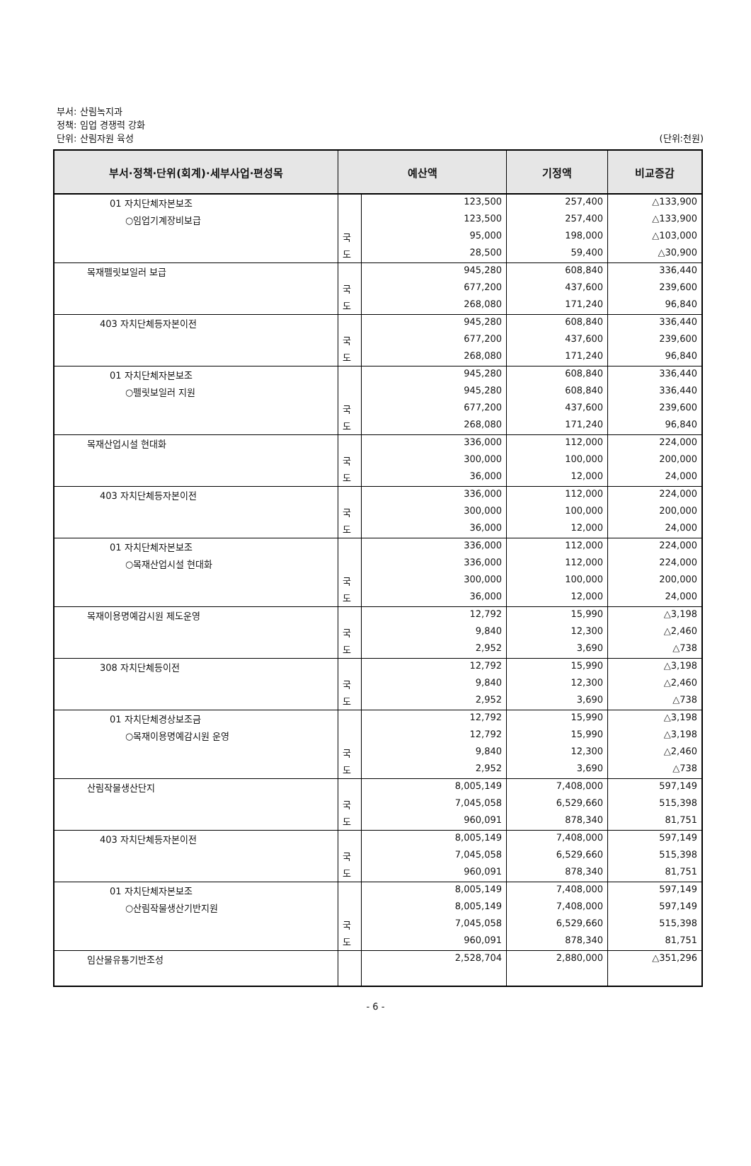부서: 산림녹지과
정책: 임업 경쟁력 강화
단위: 산림자원 육성
(단위:천원)
| 부서·정책·단위(회계)·세부사업·편성목 | 예산액 | | 기정액 | 비교증감 |
| --- | --- | --- | --- | --- |
| 01 자치단체자본보조 | | 123,500 | 257,400 | △133,900 |
| ○임업기계장비보급 | | 123,500 | 257,400 | △133,900 |
| | 국 | 95,000 | 198,000 | △103,000 |
| | 도 | 28,500 | 59,400 | △30,900 |
| 목재펠릿보일러 보급 | | 945,280 | 608,840 | 336,440 |
| | 국 | 677,200 | 437,600 | 239,600 |
| | 도 | 268,080 | 171,240 | 96,840 |
| 403 자치단체등자본이전 | | 945,280 | 608,840 | 336,440 |
| | 국 | 677,200 | 437,600 | 239,600 |
| | 도 | 268,080 | 171,240 | 96,840 |
| 01 자치단체자본보조 | | 945,280 | 608,840 | 336,440 |
| ○펠릿보일러 지원 | | 945,280 | 608,840 | 336,440 |
| | 국 | 677,200 | 437,600 | 239,600 |
| | 도 | 268,080 | 171,240 | 96,840 |
| 목재산업시설 현대화 | | 336,000 | 112,000 | 224,000 |
| | 국 | 300,000 | 100,000 | 200,000 |
| | 도 | 36,000 | 12,000 | 24,000 |
| 403 자치단체등자본이전 | | 336,000 | 112,000 | 224,000 |
| | 국 | 300,000 | 100,000 | 200,000 |
| | 도 | 36,000 | 12,000 | 24,000 |
| 01 자치단체자본보조 | | 336,000 | 112,000 | 224,000 |
| ○목재산업시설 현대화 | | 336,000 | 112,000 | 224,000 |
| | 국 | 300,000 | 100,000 | 200,000 |
| | 도 | 36,000 | 12,000 | 24,000 |
| 목재이용명예감시원 제도운영 | | 12,792 | 15,990 | △3,198 |
| | 국 | 9,840 | 12,300 | △2,460 |
| | 도 | 2,952 | 3,690 | △738 |
| 308 자치단체등이전 | | 12,792 | 15,990 | △3,198 |
| | 국 | 9,840 | 12,300 | △2,460 |
| | 도 | 2,952 | 3,690 | △738 |
| 01 자치단체경상보조금 | | 12,792 | 15,990 | △3,198 |
| ○목재이용명예감시원 운영 | | 12,792 | 15,990 | △3,198 |
| | 국 | 9,840 | 12,300 | △2,460 |
| | 도 | 2,952 | 3,690 | △738 |
| 산림작물생산단지 | | 8,005,149 | 7,408,000 | 597,149 |
| | 국 | 7,045,058 | 6,529,660 | 515,398 |
| | 도 | 960,091 | 878,340 | 81,751 |
| 403 자치단체등자본이전 | | 8,005,149 | 7,408,000 | 597,149 |
| | 국 | 7,045,058 | 6,529,660 | 515,398 |
| | 도 | 960,091 | 878,340 | 81,751 |
| 01 자치단체자본보조 | | 8,005,149 | 7,408,000 | 597,149 |
| ○산림작물생산기반지원 | | 8,005,149 | 7,408,000 | 597,149 |
| | 국 | 7,045,058 | 6,529,660 | 515,398 |
| | 도 | 960,091 | 878,340 | 81,751 |
| 임산물유통기반조성 | | 2,528,704 | 2,880,000 | △351,296 |
- 6 -